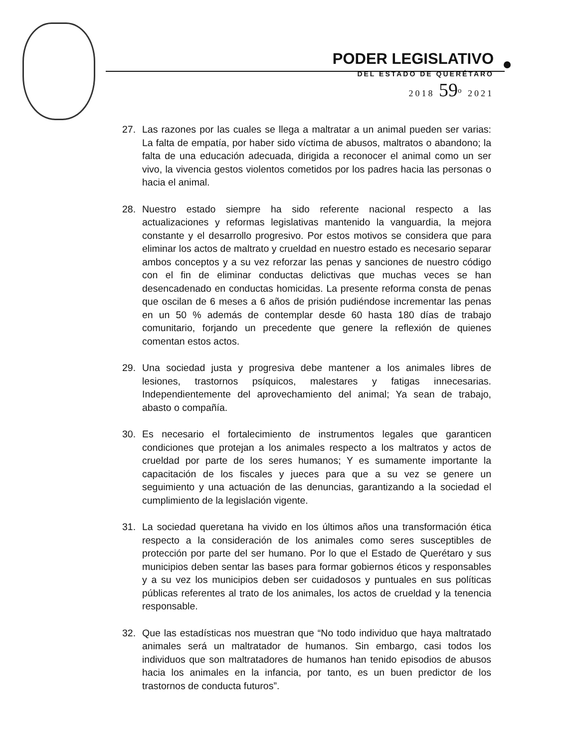PODER LEGISLATIVO
DEL ESTADO DE QUERÉTARO
2018 59<sup>o</sup> 2021
27. Las razones por las cuales se llega a maltratar a un animal pueden ser varias: La falta de empatía, por haber sido víctima de abusos, maltratos o abandono; la falta de una educación adecuada, dirigida a reconocer el animal como un ser vivo, la vivencia gestos violentos cometidos por los padres hacia las personas o hacia el animal.
28. Nuestro estado siempre ha sido referente nacional respecto a las actualizaciones y reformas legislativas mantenido la vanguardia, la mejora constante y el desarrollo progresivo. Por estos motivos se considera que para eliminar los actos de maltrato y crueldad en nuestro estado es necesario separar ambos conceptos y a su vez reforzar las penas y sanciones de nuestro código con el fin de eliminar conductas delictivas que muchas veces se han desencadenado en conductas homicidas. La presente reforma consta de penas que oscilan de 6 meses a 6 años de prisión pudiéndose incrementar las penas en un 50 % además de contemplar desde 60 hasta 180 días de trabajo comunitario, forjando un precedente que genere la reflexión de quienes comentan estos actos.
29. Una sociedad justa y progresiva debe mantener a los animales libres de lesiones, trastornos psíquicos, malestares y fatigas innecesarias. Independientemente del aprovechamiento del animal; Ya sean de trabajo, abasto o compañía.
30. Es necesario el fortalecimiento de instrumentos legales que garanticen condiciones que protejan a los animales respecto a los maltratos y actos de crueldad por parte de los seres humanos; Y es sumamente importante la capacitación de los fiscales y jueces para que a su vez se genere un seguimiento y una actuación de las denuncias, garantizando a la sociedad el cumplimiento de la legislación vigente.
31. La sociedad queretana ha vivido en los últimos años una transformación ética respecto a la consideración de los animales como seres susceptibles de protección por parte del ser humano. Por lo que el Estado de Querétaro y sus municipios deben sentar las bases para formar gobiernos éticos y responsables y a su vez los municipios deben ser cuidadosos y puntuales en sus políticas públicas referentes al trato de los animales, los actos de crueldad y la tenencia responsable.
32. Que las estadísticas nos muestran que “No todo individuo que haya maltratado animales será un maltratador de humanos. Sin embargo, casi todos los individuos que son maltratadores de humanos han tenido episodios de abusos hacia los animales en la infancia, por tanto, es un buen predictor de los trastornos de conducta futuros”.